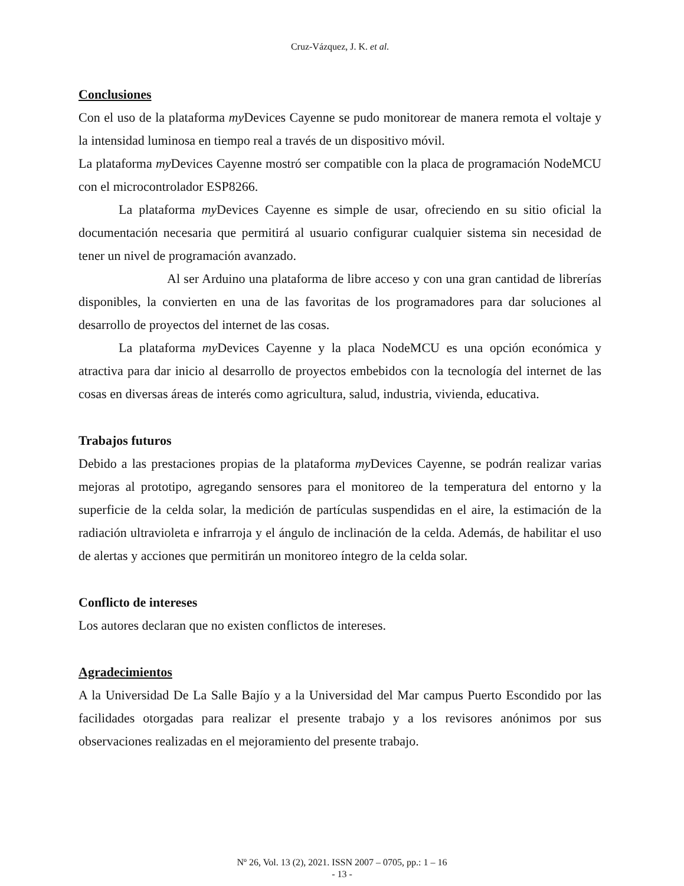Cruz-Vázquez, J. K. et al.
Conclusiones
Con el uso de la plataforma my Devices Cayenne se pudo monitorear de manera remota el voltaje y la intensidad luminosa en tiempo real a través de un dispositivo móvil.
La plataforma my Devices Cayenne mostró ser compatible con la placa de programación NodeMCU con el microcontrolador ESP8266.
La plataforma my Devices Cayenne es simple de usar, ofreciendo en su sitio oficial la documentación necesaria que permitirá al usuario configurar cualquier sistema sin necesidad de tener un nivel de programación avanzado.
Al ser Arduino una plataforma de libre acceso y con una gran cantidad de librerías disponibles, la convierten en una de las favoritas de los programadores para dar soluciones al desarrollo de proyectos del internet de las cosas.
La plataforma my Devices Cayenne y la placa NodeMCU es una opción económica y atractiva para dar inicio al desarrollo de proyectos embebidos con la tecnología del internet de las cosas en diversas áreas de interés como agricultura, salud, industria, vivienda, educativa.
Trabajos futuros
Debido a las prestaciones propias de la plataforma my Devices Cayenne, se podrán realizar varias mejoras al prototipo, agregando sensores para el monitoreo de la temperatura del entorno y la superficie de la celda solar, la medición de partículas suspendidas en el aire, la estimación de la radiación ultravioleta e infrarroja y el ángulo de inclinación de la celda. Además, de habilitar el uso de alertas y acciones que permitirán un monitoreo íntegro de la celda solar.
Conflicto de intereses
Los autores declaran que no existen conflictos de intereses.
Agradecimientos
A la Universidad De La Salle Bajío y a la Universidad del Mar campus Puerto Escondido por las facilidades otorgadas para realizar el presente trabajo y a los revisores anónimos por sus observaciones realizadas en el mejoramiento del presente trabajo.
Nº 26, Vol. 13 (2), 2021. ISSN 2007 – 0705, pp.: 1 – 16
- 13 -